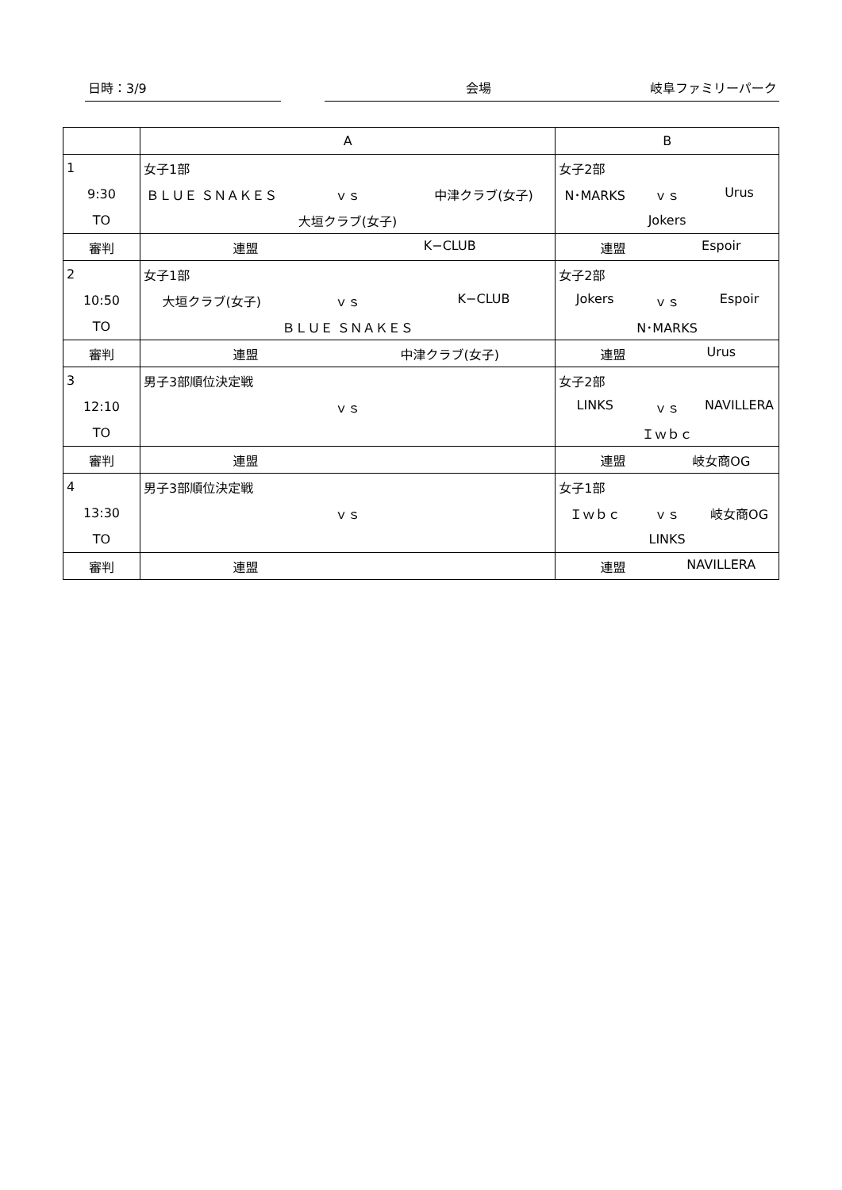日時：3/9 会場 岐阜ファミリーパーク
| | A | B |
| --- | --- | --- |
| 1 | 女子1部 | 女子2部 |
| 9:30 | ＢＬＵＥ ＳＮＡＫＥＳ ｖｓ 中津クラブ(女子) | N･MARKS ｖｓ Urus |
| TO | 大垣クラブ(女子) | Jokers |
| 審判 | 連盟 K−CLUB | 連盟 Espoir |
| 2 | 女子1部 | 女子2部 |
| 10:50 | 大垣クラブ(女子) ｖｓ K−CLUB | Jokers ｖｓ Espoir |
| TO | ＢＬＵＥ ＳＮＡＫＥＳ | N･MARKS |
| 審判 | 連盟 中津クラブ(女子) | 連盟 Urus |
| 3 | 男子3部順位決定戦 | 女子2部 |
| 12:10 | ｖｓ | LINKS ｖｓ NAVILLERA |
| TO | | Ｉｗｂｃ |
| 審判 | 連盟 | 連盟 岐女商OG |
| 4 | 男子3部順位決定戦 | 女子1部 |
| 13:30 | ｖｓ | Ｉｗｂｃ ｖｓ 岐女商OG |
| TO | | LINKS |
| 審判 | 連盟 | 連盟 NAVILLERA |